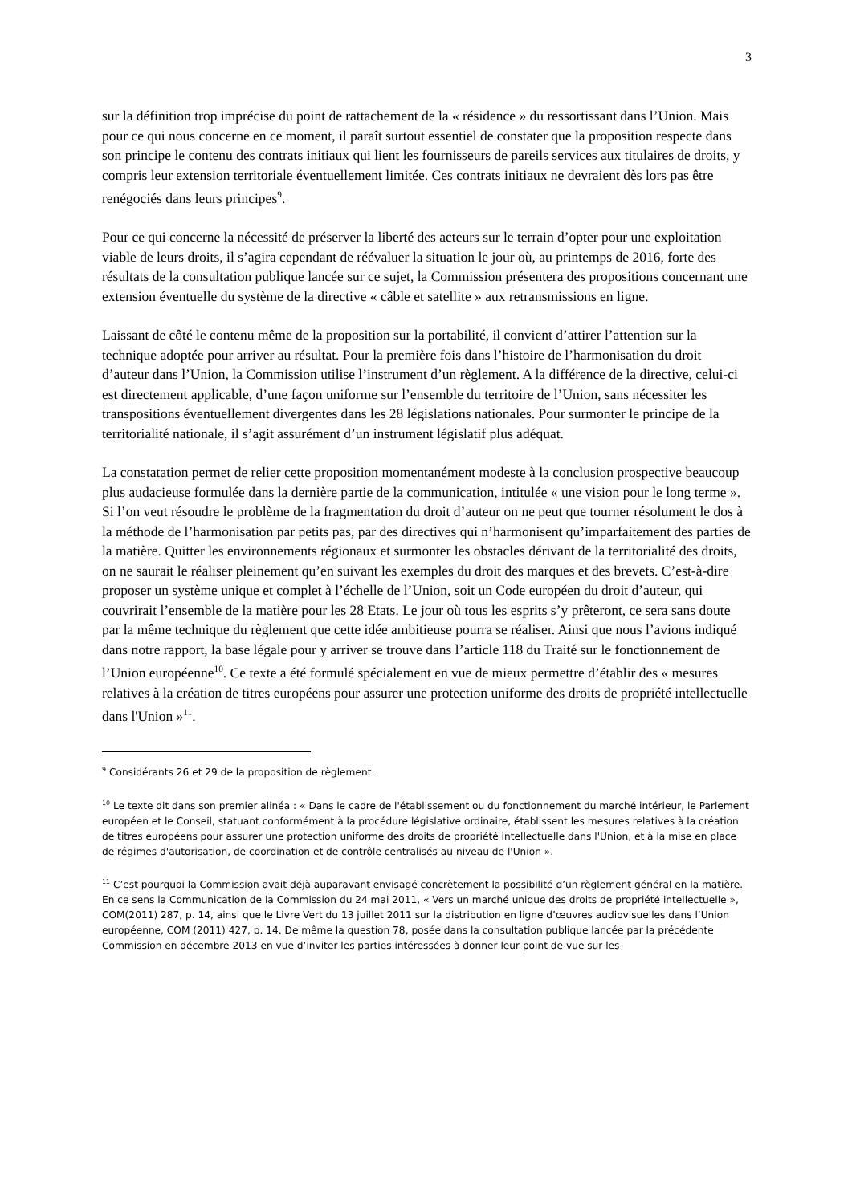3
sur la définition trop imprécise du point de rattachement de la « résidence » du ressortissant dans l’Union. Mais pour ce qui nous concerne en ce moment, il paraît surtout essentiel de constater que la proposition respecte dans son principe le contenu des contrats initiaux qui lient les fournisseurs de pareils services aux titulaires de droits, y compris leur extension territoriale éventuellement limitée. Ces contrats initiaux ne devraient dès lors pas être renégociés dans leurs principes<sup>9</sup>.
Pour ce qui concerne la nécessité de préserver la liberté des acteurs sur le terrain d’opter pour une exploitation viable de leurs droits, il s’agira cependant de réévaluer la situation le jour où, au printemps de 2016, forte des résultats de la consultation publique lancée sur ce sujet, la Commission présentera des propositions concernant une extension éventuelle du système de la directive « câble et satellite » aux retransmissions en ligne.
Laissant de côté le contenu même de la proposition sur la portabilité, il convient d’attirer l’attention sur la technique adoptée pour arriver au résultat. Pour la première fois dans l’histoire de l’harmonisation du droit d’auteur dans l’Union, la Commission utilise l’instrument d’un règlement. A la différence de la directive, celui-ci est directement applicable, d’une façon uniforme sur l’ensemble du territoire de l’Union, sans nécessiter les transpositions éventuellement divergentes dans les 28 législations nationales. Pour surmonter le principe de la territorialité nationale, il s’agit assurément d’un instrument législatif plus adéquat.
La constatation permet de relier cette proposition momentanément modeste à la conclusion prospective beaucoup plus audacieuse formulée dans la dernière partie de la communication, intitulée « une vision pour le long terme ». Si l’on veut résoudre le problème de la fragmentation du droit d’auteur on ne peut que tourner résolument le dos à la méthode de l’harmonisation par petits pas, par des directives qui n’harmonisent qu’imparfaitement des parties de la matière. Quitter les environnements régionaux et surmonter les obstacles dérivant de la territorialité des droits, on ne saurait le réaliser pleinement qu’en suivant les exemples du droit des marques et des brevets. C’est-à-dire proposer un système unique et complet à l’échelle de l’Union, soit un Code européen du droit d’auteur, qui couvrirait l’ensemble de la matière pour les 28 Etats. Le jour où tous les esprits s’y prêteront, ce sera sans doute par la même technique du règlement que cette idée ambitieuse pourra se réaliser. Ainsi que nous l’avions indiqué dans notre rapport, la base légale pour y arriver se trouve dans l’article 118 du Traité sur le fonctionnement de l’Union européenne<sup>10</sup>. Ce texte a été formulé spécialement en vue de mieux permettre d’établir des « mesures relatives à la création de titres européens pour assurer une protection uniforme des droits de propriété intellectuelle dans l'Union »<sup>11</sup>.
<sup>9</sup> Considérants 26 et 29 de la proposition de règlement.
<sup>10</sup> Le texte dit dans son premier alinéa : « Dans le cadre de l'établissement ou du fonctionnement du marché intérieur, le Parlement européen et le Conseil, statuant conformément à la procédure législative ordinaire, établissent les mesures relatives à la création de titres européens pour assurer une protection uniforme des droits de propriété intellectuelle dans l'Union, et à la mise en place de régimes d'autorisation, de coordination et de contrôle centralisés au niveau de l'Union ».
<sup>11</sup> C’est pourquoi la Commission avait déjà auparavant envisagé concrètement la possibilité d’un règlement général en la matière. En ce sens la Communication de la Commission du 24 mai 2011, « Vers un marché unique des droits de propriété intellectuelle », COM(2011) 287, p. 14, ainsi que le Livre Vert du 13 juillet 2011 sur la distribution en ligne d’œuvres audiovisuelles dans l’Union européenne, COM (2011) 427, p. 14. De même la question 78, posée dans la consultation publique lancée par la précédente Commission en décembre 2013 en vue d’inviter les parties intéressées à donner leur point de vue sur les